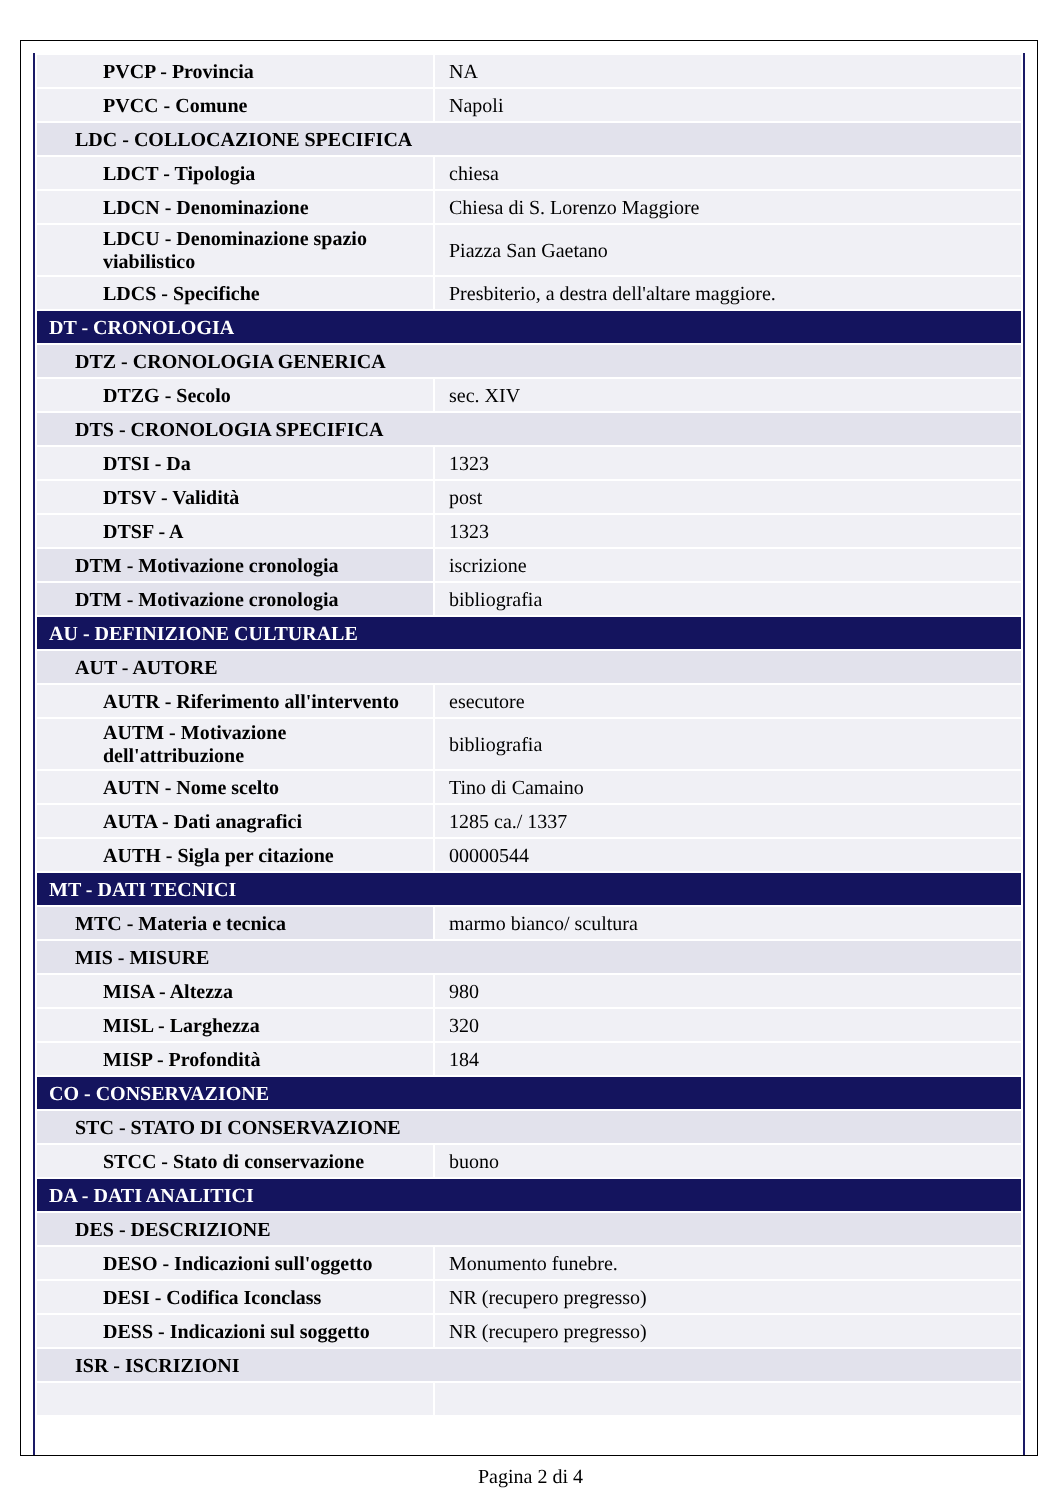| PVCP - Provincia | NA |
| PVCC - Comune | Napoli |
| LDC - COLLOCAZIONE SPECIFICA | |
| LDCT - Tipologia | chiesa |
| LDCN - Denominazione | Chiesa di S. Lorenzo Maggiore |
| LDCU - Denominazione spazio viabilistico | Piazza San Gaetano |
| LDCS - Specifiche | Presbiterio, a destra dell'altare maggiore. |
| DT - CRONOLOGIA | |
| DTZ - CRONOLOGIA GENERICA | |
| DTZG - Secolo | sec. XIV |
| DTS - CRONOLOGIA SPECIFICA | |
| DTSI - Da | 1323 |
| DTSV - Validità | post |
| DTSF - A | 1323 |
| DTM - Motivazione cronologia | iscrizione |
| DTM - Motivazione cronologia | bibliografia |
| AU - DEFINIZIONE CULTURALE | |
| AUT - AUTORE | |
| AUTR - Riferimento all'intervento | esecutore |
| AUTM - Motivazione dell'attribuzione | bibliografia |
| AUTN - Nome scelto | Tino di Camaino |
| AUTA - Dati anagrafici | 1285 ca./ 1337 |
| AUTH - Sigla per citazione | 00000544 |
| MT - DATI TECNICI | |
| MTC - Materia e tecnica | marmo bianco/ scultura |
| MIS - MISURE | |
| MISA - Altezza | 980 |
| MISL - Larghezza | 320 |
| MISP - Profondità | 184 |
| CO - CONSERVAZIONE | |
| STC - STATO DI CONSERVAZIONE | |
| STCC - Stato di conservazione | buono |
| DA - DATI ANALITICI | |
| DES - DESCRIZIONE | |
| DESO - Indicazioni sull'oggetto | Monumento funebre. |
| DESI - Codifica Iconclass | NR (recupero pregresso) |
| DESS - Indicazioni sul soggetto | NR (recupero pregresso) |
| ISR - ISCRIZIONI | |
Pagina 2 di 4